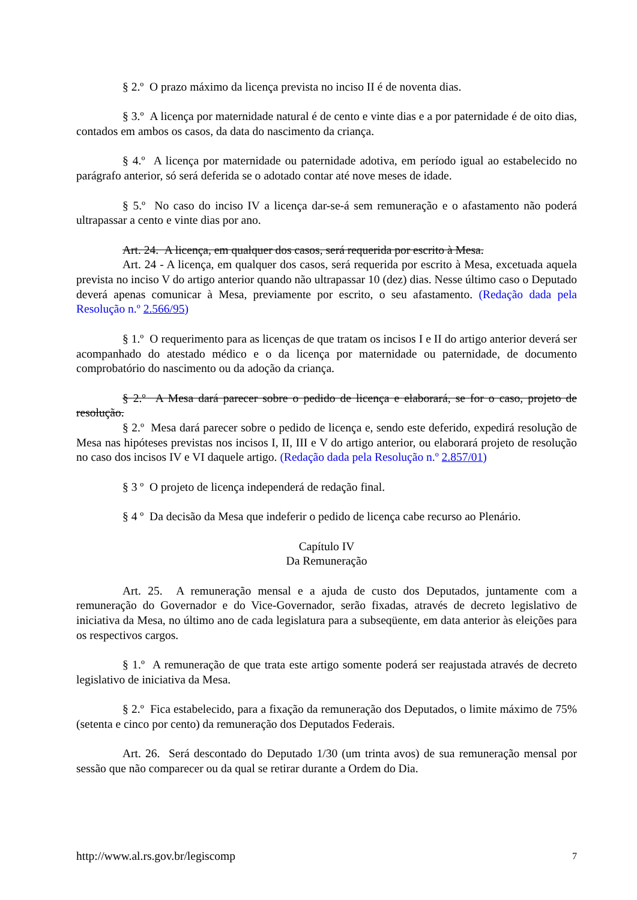§ 2.º O prazo máximo da licença prevista no inciso II é de noventa dias.
§ 3.º A licença por maternidade natural é de cento e vinte dias e a por paternidade é de oito dias, contados em ambos os casos, da data do nascimento da criança.
§ 4.º A licença por maternidade ou paternidade adotiva, em período igual ao estabelecido no parágrafo anterior, só será deferida se o adotado contar até nove meses de idade.
§ 5.º No caso do inciso IV a licença dar-se-á sem remuneração e o afastamento não poderá ultrapassar a cento e vinte dias por ano.
Art. 24. A licença, em qualquer dos casos, será requerida por escrito à Mesa.
Art. 24 - A licença, em qualquer dos casos, será requerida por escrito à Mesa, excetuada aquela prevista no inciso V do artigo anterior quando não ultrapassar 10 (dez) dias. Nesse último caso o Deputado deverá apenas comunicar à Mesa, previamente por escrito, o seu afastamento. (Redação dada pela Resolução n.º 2.566/95)
§ 1.º O requerimento para as licenças de que tratam os incisos I e II do artigo anterior deverá ser acompanhado do atestado médico e o da licença por maternidade ou paternidade, de documento comprobatório do nascimento ou da adoção da criança.
§ 2.º A Mesa dará parecer sobre o pedido de licença e elaborará, se for o caso, projeto de resolução.
§ 2.º Mesa dará parecer sobre o pedido de licença e, sendo este deferido, expedirá resolução de Mesa nas hipóteses previstas nos incisos I, II, III e V do artigo anterior, ou elaborará projeto de resolução no caso dos incisos IV e VI daquele artigo. (Redação dada pela Resolução n.º 2.857/01)
§ 3 º O projeto de licença independerá de redação final.
§ 4 º Da decisão da Mesa que indeferir o pedido de licença cabe recurso ao Plenário.
Capítulo IV
Da Remuneração
Art. 25. A remuneração mensal e a ajuda de custo dos Deputados, juntamente com a remuneração do Governador e do Vice-Governador, serão fixadas, através de decreto legislativo de iniciativa da Mesa, no último ano de cada legislatura para a subseqüente, em data anterior às eleições para os respectivos cargos.
§ 1.º A remuneração de que trata este artigo somente poderá ser reajustada através de decreto legislativo de iniciativa da Mesa.
§ 2.º Fica estabelecido, para a fixação da remuneração dos Deputados, o limite máximo de 75% (setenta e cinco por cento) da remuneração dos Deputados Federais.
Art. 26. Será descontado do Deputado 1/30 (um trinta avos) de sua remuneração mensal por sessão que não comparecer ou da qual se retirar durante a Ordem do Dia.
http://www.al.rs.gov.br/legiscomp 7